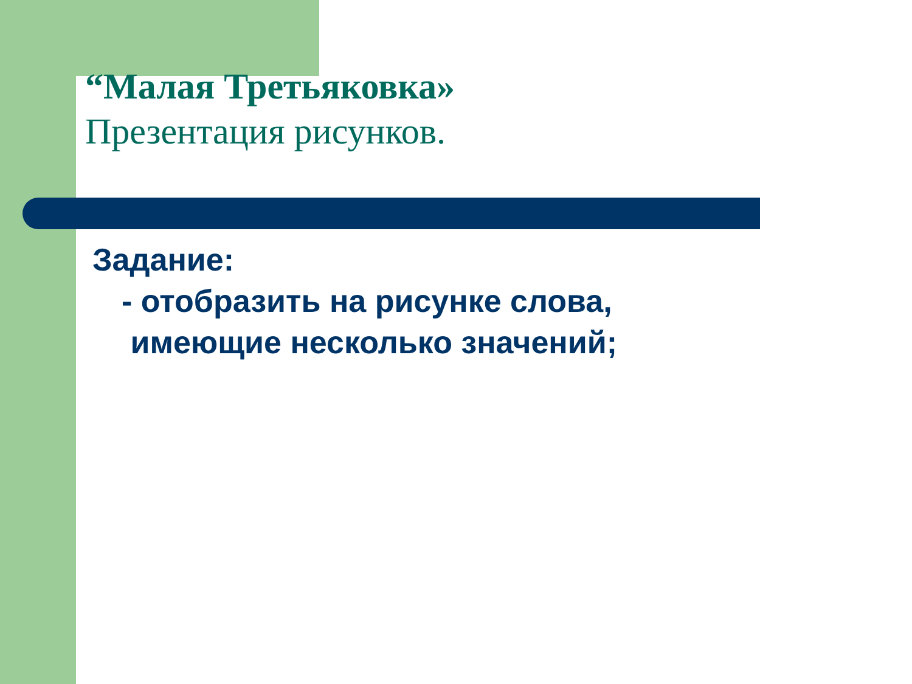“Малая Третьяковка»
Презентация рисунков.
Задание:
- отобразить на рисунке слова,
имеющие несколько значений;